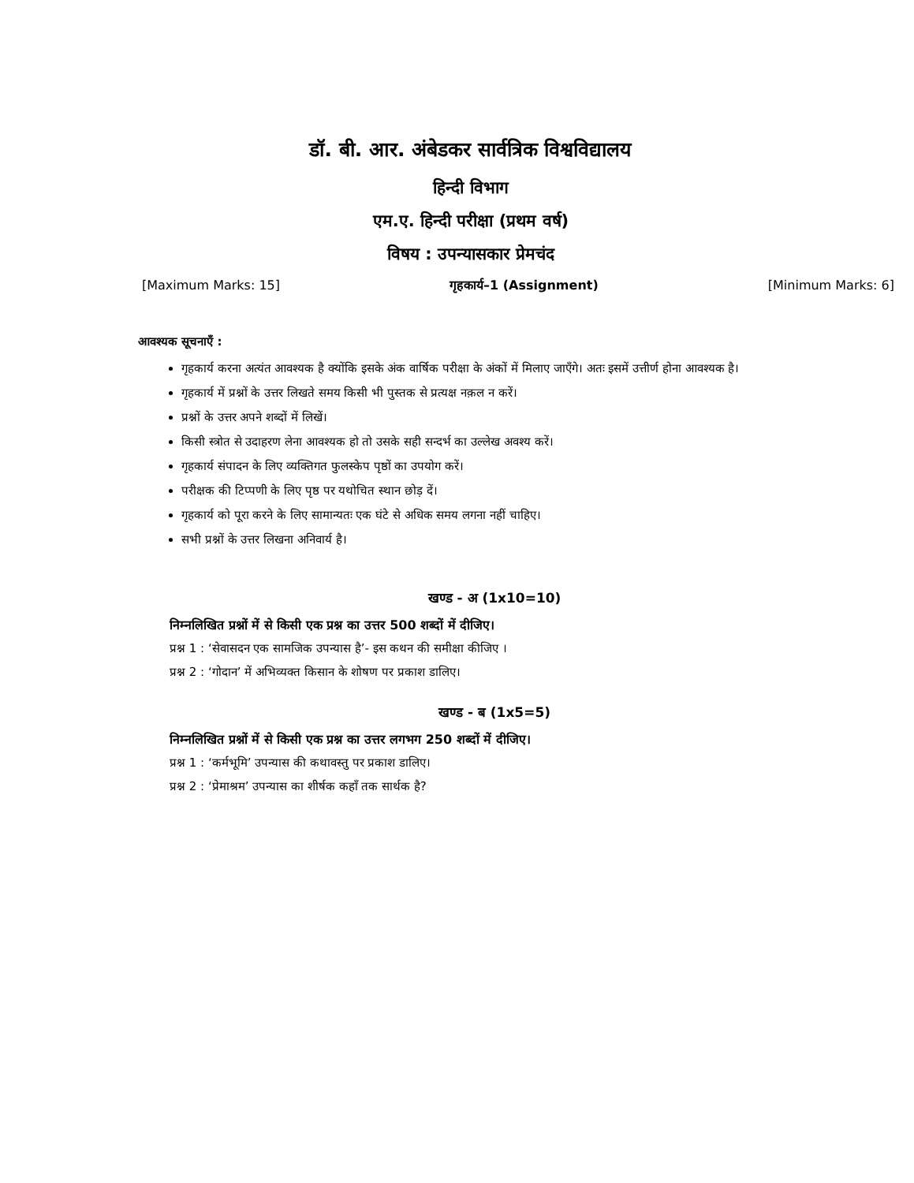डॉ. बी. आर. अंबेडकर सार्वत्रिक विश्वविद्यालय
हिन्दी विभाग
एम.ए. हिन्दी परीक्षा (प्रथम वर्ष)
विषय : उपन्यासकार प्रेमचंद
[Maximum Marks: 15] गृहकार्य–1 (Assignment) [Minimum Marks: 6]
आवश्यक सूचनाएँ :
गृहकार्य करना अत्यंत आवश्यक है क्योंकि इसके अंक वार्षिक परीक्षा के अंकों में मिलाए जाएँगे। अतः इसमें उत्तीर्ण होना आवश्यक है।
गृहकार्य में प्रश्नों के उत्तर लिखते समय किसी भी पुस्तक से प्रत्यक्ष नक़ल न करें।
प्रश्नों के उत्तर अपने शब्दों में लिखें।
किसी स्त्रोत से उदाहरण लेना आवश्यक हो तो उसके सही सन्दर्भ का उल्लेख अवश्य करें।
गृहकार्य संपादन के लिए व्यक्तिगत फुलस्केप पृष्ठों का उपयोग करें।
परीक्षक की टिप्पणी के लिए पृष्ठ पर यथोचित स्थान छोड़ दें।
गृहकार्य को पूरा करने के लिए सामान्यतः एक घंटे से अधिक समय लगना नहीं चाहिए।
सभी प्रश्नों के उत्तर लिखना अनिवार्य है।
खण्ड - अ (1x10=10)
निम्नलिखित प्रश्नों में से किसी एक प्रश्न का उत्तर 500 शब्दों में दीजिए।
प्रश्न 1 : ‘सेवासदन एक सामजिक उपन्यास है’- इस कथन की समीक्षा कीजिए ।
प्रश्न 2 : ‘गोदान’ में अभिव्यक्त किसान के शोषण पर प्रकाश डालिए।
खण्ड - ब (1x5=5)
निम्नलिखित प्रश्नों में से किसी एक प्रश्न का उत्तर लगभग 250 शब्दों में दीजिए।
प्रश्न 1 : ‘कर्मभूमि’ उपन्यास की कथावस्तु पर प्रकाश डालिए।
प्रश्न 2 : ‘प्रेमाश्रम’ उपन्यास का शीर्षक कहाँ तक सार्थक है?